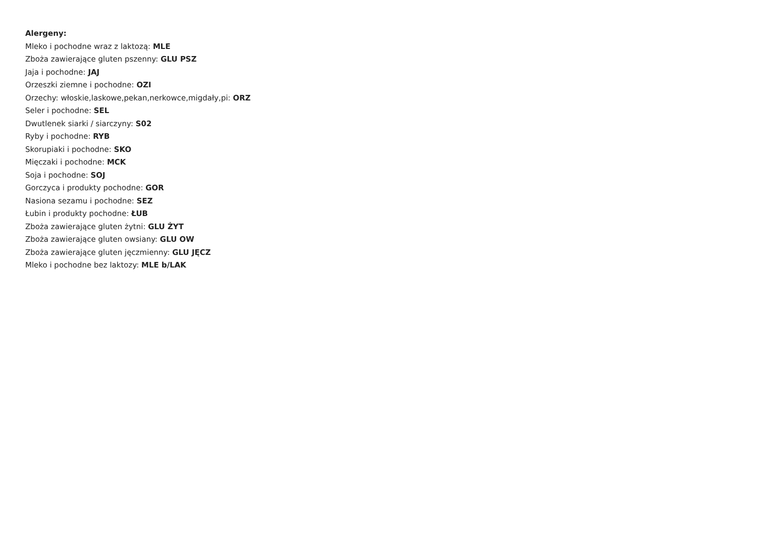Alergeny:
Mleko i pochodne wraz z laktozą: MLE
Zboża zawierające gluten pszenny: GLU PSZ
Jaja i pochodne: JAJ
Orzeszki ziemne i pochodne: OZI
Orzechy: włoskie,laskowe,pekan,nerkowce,migdały,pi: ORZ
Seler i pochodne: SEL
Dwutlenek siarki / siarczyny: S02
Ryby i pochodne: RYB
Skorupiaki i pochodne: SKO
Mięczaki i pochodne: MCK
Soja i pochodne: SOJ
Gorczyca i produkty pochodne: GOR
Nasiona sezamu i pochodne: SEZ
Łubin i produkty pochodne: ŁUB
Zboża zawierające gluten żytni: GLU ŻYT
Zboża zawierające gluten owsiany: GLU OW
Zboża zawierające gluten jęczmienny: GLU JĘCZ
Mleko i pochodne bez laktozy: MLE b/LAK